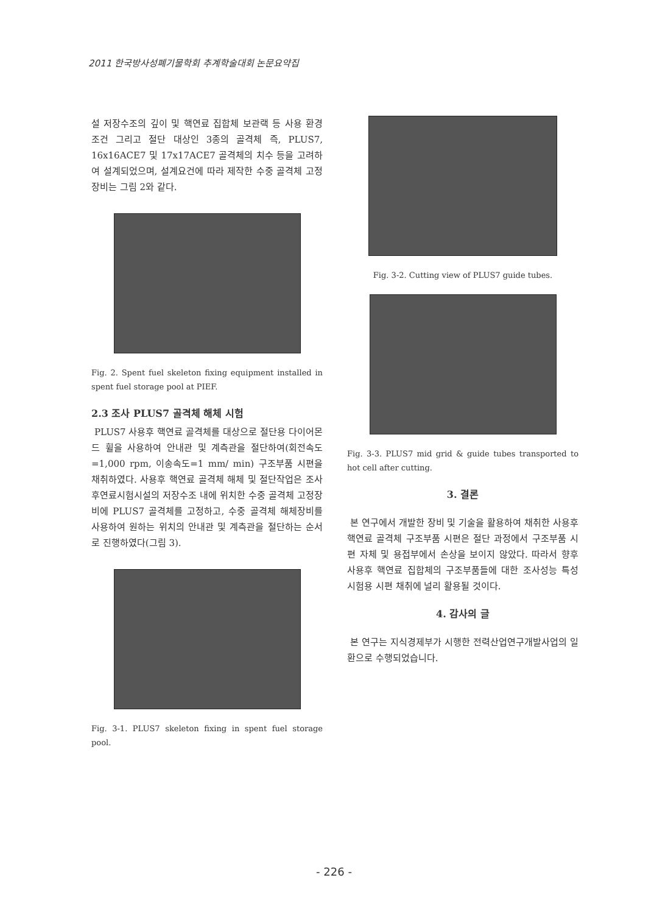2011 한국방사성폐기물학회 추계학술대회 논문요약집
설 저장수조의 깊이 및 핵연료 집합체 보관랙 등 사용 환경 조건 그리고 절단 대상인 3종의 골격체 즉, PLUS7, 16x16ACE7 및 17x17ACE7 골격체의 치수 등을 고려하여 설계되었으며, 설계요건에 따라 제작한 수중 골격체 고정장비는 그림 2와 같다.
Fig. 2. Spent fuel skeleton fixing equipment installed in spent fuel storage pool at PIEF.
2.3 조사 PLUS7 골격체 해체 시험
PLUS7 사용후 핵연료 골격체를 대상으로 절단용 다이어몬드 휠을 사용하여 안내관 및 계측관을 절단하여(회전속도=1,000 rpm, 이송속도=1 mm/ min) 구조부품 시편을 채취하였다. 사용후 핵연료 골격체 해체 및 절단작업은 조사후연료시험시설의 저장수조 내에 위치한 수중 골격체 고정장비에 PLUS7 골격체를 고정하고, 수중 골격체 해체장비를 사용하여 원하는 위치의 안내관 및 계측관을 절단하는 순서로 진행하였다(그림 3).
Fig. 3-1. PLUS7 skeleton fixing in spent fuel storage pool.
Fig. 3-2. Cutting view of PLUS7 guide tubes.
Fig. 3-3. PLUS7 mid grid & guide tubes transported to hot cell after cutting.
3. 결론
본 연구에서 개발한 장비 및 기술을 활용하여 채취한 사용후 핵연료 골격체 구조부품 시편은 절단 과정에서 구조부품 시편 자체 및 용접부에서 손상을 보이지 않았다. 따라서 향후 사용후 핵연료 집합체의 구조부품들에 대한 조사성능 특성 시험용 시편 채취에 널리 활용될 것이다.
4. 감사의 글
본 연구는 지식경제부가 시행한 전력산업연구개발사업의 일환으로 수행되었습니다.
- 226 -